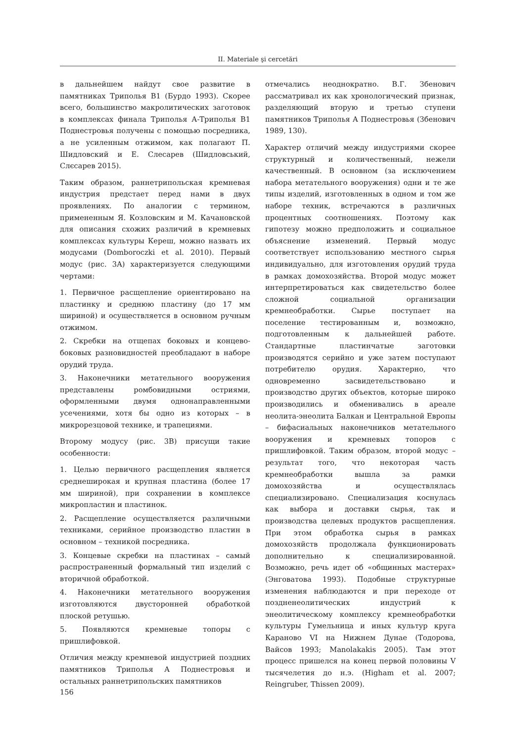II. Materiale şi cercetări
в дальнейшем найдут свое развитие в памятниках Триполья В1 (Бурдо 1993). Скорее всего, большинство макролитических заготовок в комплексах финала Триполья А-Триполья В1 Поднестровья получены с помощью посредника, а не усиленным отжимом, как полагают П. Шидловский и Е. Слесарев (Шидловський, Слєсарев 2015).
Таким образом, раннетрипольская кремневая индустрия предстает перед нами в двух проявлениях. По аналогии с термином, примененным Я. Козловским и М. Качановской для описания схожих различий в кремневых комплексах культуры Кереш, можно назвать их модусами (Domboroczki et al. 2010). Первый модус (рис. 3A) характеризуется следующими чертами:
1. Первичное расщепление ориентировано на пластинку и среднюю пластину (до 17 мм шириной) и осуществляется в основном ручным отжимом.
2. Скребки на отщепах боковых и концево-боковых разновидностей преобладают в наборе орудий труда.
3. Наконечники метательного вооружения представлены ромбовидными остриями, оформленными двумя однонаправленными усечениями, хотя бы одно из которых – в микрорезцовой технике, и трапециями.
Второму модусу (рис. 3B) присущи такие особенности:
1. Целью первичного расщепления является среднеширокая и крупная пластина (более 17 мм шириной), при сохранении в комплексе микропластин и пластинок.
2. Расщепление осуществляется различными техниками, серийное производство пластин в основном – техникой посредника.
3. Концевые скребки на пластинах – самый распространенный формальный тип изделий с вторичной обработкой.
4. Наконечники метательного вооружения изготовляются двусторонней обработкой плоской ретушью.
5. Появляются кремневые топоры с пришлифовкой.
Отличия между кремневой индустрией поздних памятников Триполья А Поднестровья и остальных раннетрипольских памятников
отмечались неоднократно. В.Г. Збенович рассматривал их как хронологический признак, разделяющий вторую и третью ступени памятников Триполья А Поднестровья (Збенович 1989, 130).
Характер отличий между индустриями скорее структурный и количественный, нежели качественный. В основном (за исключением набора метательного вооружения) одни и те же типы изделий, изготовленных в одном и том же наборе техник, встречаются в различных процентных соотношениях. Поэтому как гипотезу можно предположить и социальное объяснение изменений. Первый модус соответствует использованию местного сырья индивидуально, для изготовления орудий труда в рамках домохозяйства. Второй модус может интерпретироваться как свидетельство более сложной социальной организации кремнеобработки. Сырье поступает на поселение тестированным и, возможно, подготовленным к дальнейшей работе. Стандартные пластинчатые заготовки производятся серийно и уже затем поступают потребителю орудия. Характерно, что одновременно засвидетельствовано и производство других объектов, которые широко производились и обменивались в ареале неолита-энеолита Балкан и Центральной Европы – бифасиальных наконечников метательного вооружения и кремневых топоров с пришлифовкой. Таким образом, второй модус – результат того, что некоторая часть кремнеобработки вышла за рамки домохозяйства и осуществлялась специализировано. Специализация коснулась как выбора и доставки сырья, так и производства целевых продуктов расщепления. При этом обработка сырья в рамках домохозяйств продолжала функционировать дополнительно к специализированной. Возможно, речь идет об «общинных мастерах» (Энговатова 1993). Подобные структурные изменения наблюдаются и при переходе от поздненеолитических индустрий к энеолитическому комплексу кремнеобработки культуры Гумельница и иных культур круга Караново VI на Нижнем Дунае (Тодорова, Вайсов 1993; Manolakakis 2005). Там этот процесс пришелся на конец первой половины V тысячелетия до н.э. (Higham et al. 2007; Reingruber, Thissen 2009).
156